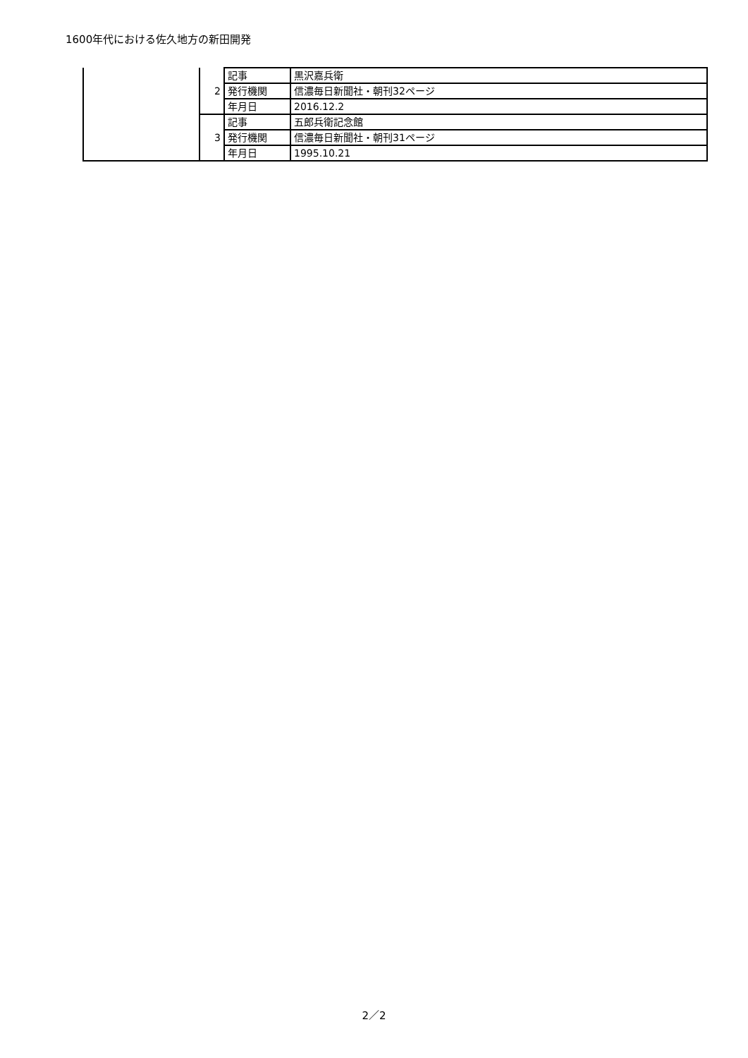1600年代における佐久地方の新田開発
| | 2 | 記事 | 黒沢嘉兵衛 |
| | | 発行機関 | 信濃毎日新聞社・朝刊32ページ |
| | | 年月日 | 2016.12.2 |
| | 3 | 記事 | 五郎兵衛記念館 |
| | | 発行機関 | 信濃毎日新聞社・朝刊31ページ |
| | | 年月日 | 1995.10.21 |
2／2